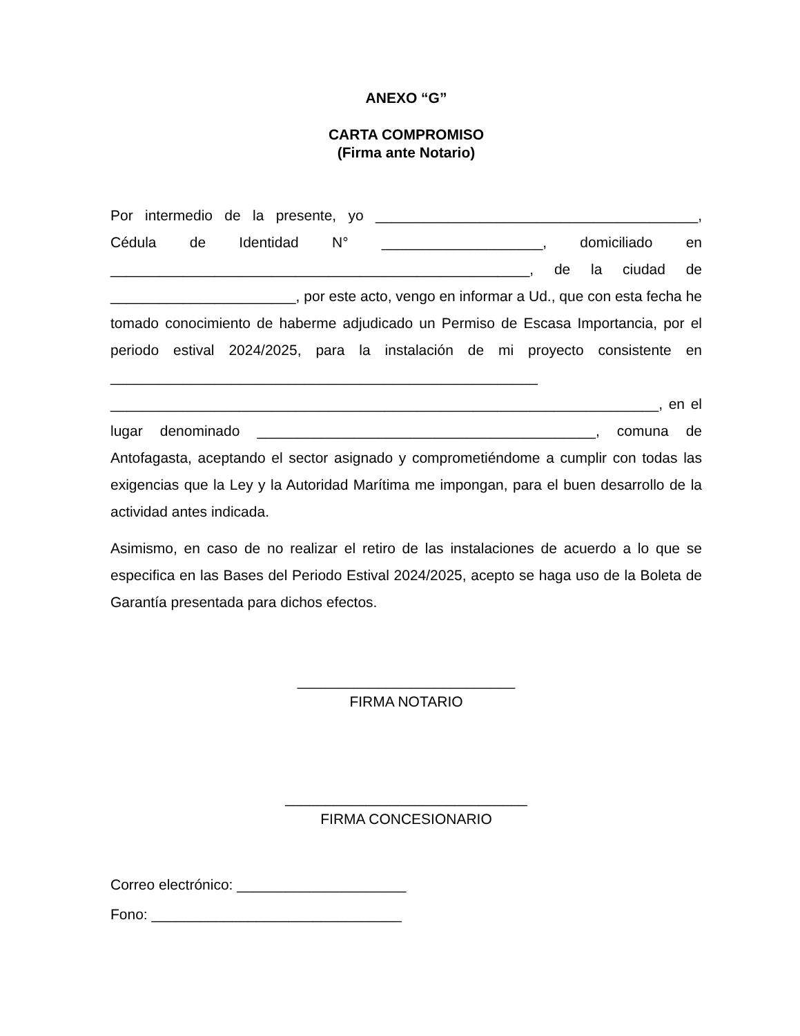ANEXO “G”
CARTA COMPROMISO
(Firma ante Notario)
Por intermedio de la presente, yo ________________________________________, Cédula de Identidad N° ____________________, domiciliado en ____________________________________________________, de la ciudad de _______________________, por este acto, vengo en informar a Ud., que con esta fecha he tomado conocimiento de haberme adjudicado un Permiso de Escasa Importancia, por el periodo estival 2024/2025, para la instalación de mi proyecto consistente en _____________________________________________________ ____________________________________________________________________, en el lugar denominado __________________________________________, comuna de Antofagasta, aceptando el sector asignado y comprometiéndome a cumplir con todas las exigencias que la Ley y la Autoridad Marítima me impongan, para el buen desarrollo de la actividad antes indicada.
Asimismo, en caso de no realizar el retiro de las instalaciones de acuerdo a lo que se especifica en las Bases del Periodo Estival 2024/2025, acepto se haga uso de la Boleta de Garantía presentada para dichos efectos.
___________________________
FIRMA NOTARIO
______________________________
FIRMA CONCESIONARIO
Correo electrónico: _____________________
Fono: _______________________________